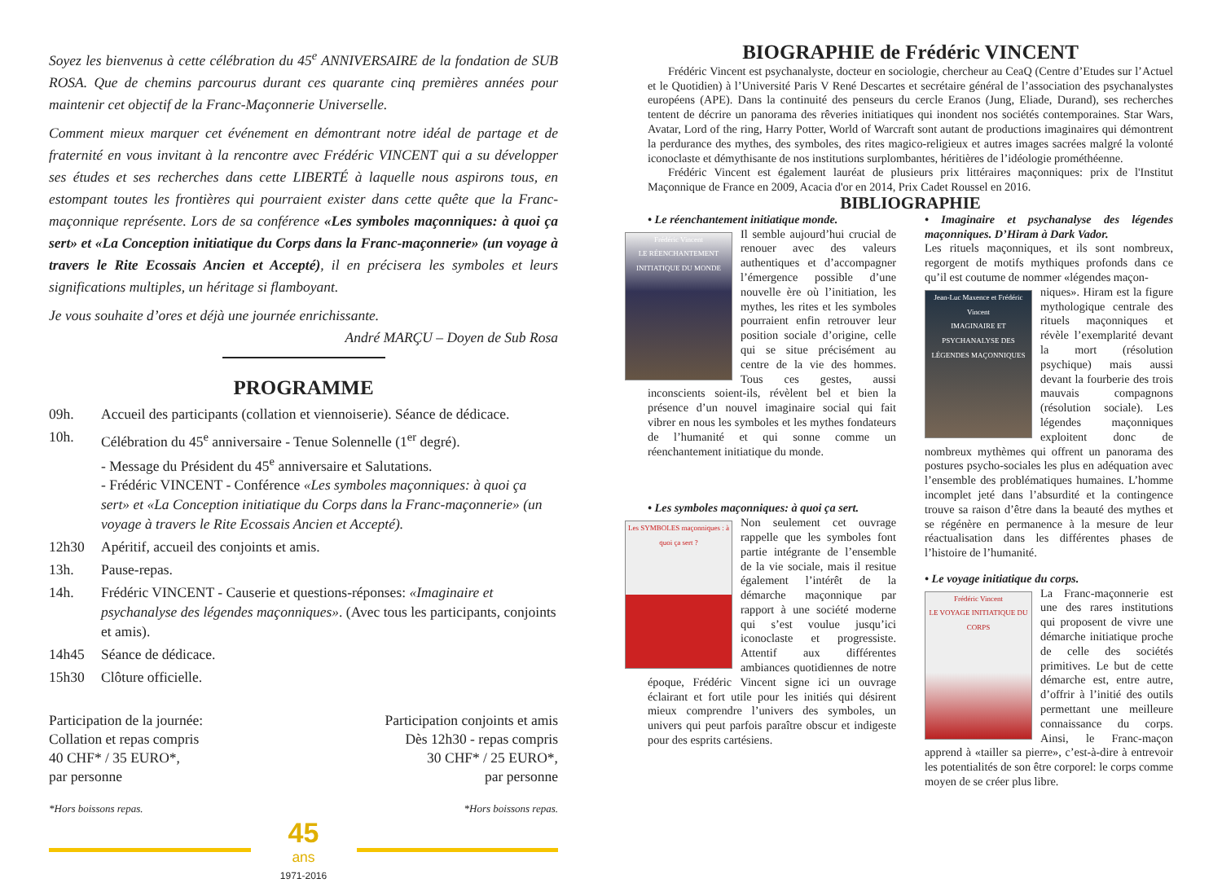Soyez les bienvenus à cette célébration du 45<sup>e</sup> ANNIVERSAIRE de la fondation de SUB ROSA. Que de chemins parcourus durant ces quarante cinq premières années pour maintenir cet objectif de la Franc-Maçonnerie Universelle.
Comment mieux marquer cet événement en démontrant notre idéal de partage et de fraternité en vous invitant à la rencontre avec Frédéric VINCENT qui a su développer ses études et ses recherches dans cette LIBERTÉ à laquelle nous aspirons tous, en estompant toutes les frontières qui pourraient exister dans cette quête que la Franc-maçonnique représente. Lors de sa conférence «Les symboles maçonniques: à quoi ça sert» et «La Conception initiatique du Corps dans la Franc-maçonnerie» (un voyage à travers le Rite Ecossais Ancien et Accepté), il en précisera les symboles et leurs significations multiples, un héritage si flamboyant.
Je vous souhaite d’ores et déjà une journée enrichissante.
André MARÇU – Doyen de Sub Rosa
PROGRAMME
09h. Accueil des participants (collation et viennoiserie). Séance de dédicace.
10h. Célébration du 45<sup>e</sup> anniversaire - Tenue Solennelle (1<sup>er</sup> degré).
- Message du Président du 45<sup>e</sup> anniversaire et Salutations.
- Frédéric VINCENT - Conférence «Les symboles maçonniques: à quoi ça sert» et «La Conception initiatique du Corps dans la Franc-maçonnerie» (un voyage à travers le Rite Ecossais Ancien et Accepté).
12h30 Apéritif, accueil des conjoints et amis.
13h. Pause-repas.
14h. Frédéric VINCENT - Causerie et questions-réponses: «Imaginaire et psychanalyse des légendes maçonniques». (Avec tous les participants, conjoints et amis).
14h45 Séance de dédicace.
15h30 Clôture officielle.
Participation de la journée:
Collation et repas compris
40 CHF* / 35 EURO*,
par personne
Participation conjoints et amis
Dès 12h30 - repas compris
30 CHF* / 25 EURO*,
par personne
*Hors boissons repas. *Hors boissons repas.
45
ans
1971-2016
BIOGRAPHIE de Frédéric VINCENT
Frédéric Vincent est psychanalyste, docteur en sociologie, chercheur au CeaQ (Centre d’Etudes sur l’Actuel et le Quotidien) à l’Université Paris V René Descartes et secrétaire général de l’association des psychanalystes européens (APE). Dans la continuité des penseurs du cercle Eranos (Jung, Eliade, Durand), ses recherches tentent de décrire un panorama des rêveries initiatiques qui inondent nos sociétés contemporaines. Star Wars, Avatar, Lord of the ring, Harry Potter, World of Warcraft sont autant de productions imaginaires qui démontrent la perdurance des mythes, des symboles, des rites magico-religieux et autres images sacrées malgré la volonté iconoclaste et démythisante de nos institutions surplombantes, héritières de l’idéologie prométhéenne.
Frédéric Vincent est également lauréat de plusieurs prix littéraires maçonniques: prix de l'Institut Maçonnique de France en 2009, Acacia d'or en 2014, Prix Cadet Roussel en 2016.
BIBLIOGRAPHIE
• Le réenchantement initiatique monde.
Frédéric Vincent
LE RÉENCHANTEMENT INITIATIQUE DU MONDE
Il semble aujourd’hui crucial de renouer avec des valeurs authentiques et d’accompagner l’émergence possible d’une nouvelle ère où l’initiation, les mythes, les rites et les symboles pourraient enfin retrouver leur position sociale d’origine, celle qui se situe précisément au centre de la vie des hommes. Tous ces gestes, aussi inconscients soient-ils, révèlent bel et bien la présence d’un nouvel imaginaire social qui fait vibrer en nous les symboles et les mythes fondateurs de l’humanité et qui sonne comme un réenchantement initiatique du monde.
• Les symboles maçonniques: à quoi ça sert.
Les SYMBOLES maçonniques : à quoi ça sert ?
Non seulement cet ouvrage rappelle que les symboles font partie intégrante de l’ensemble de la vie sociale, mais il resitue également l’intérêt de la démarche maçonnique par rapport à une société moderne qui s’est voulue jusqu’ici iconoclaste et progressiste. Attentif aux différentes ambiances quotidiennes de notre époque, Frédéric Vincent signe ici un ouvrage éclairant et fort utile pour les initiés qui désirent mieux comprendre l’univers des symboles, un univers qui peut parfois paraître obscur et indigeste pour des esprits cartésiens.
• Imaginaire et psychanalyse des légendes maçonniques. D’Hiram à Dark Vador.
Les rituels maçonniques, et ils sont nombreux, regorgent de motifs mythiques profonds dans ce qu’il est coutume de nommer «légendes maçon-
Jean-Luc Maxence et Frédéric Vincent
IMAGINAIRE ET PSYCHANALYSE DES LÉGENDES MAÇONNIQUES
niques». Hiram est la figure mythologique centrale des rituels maçonniques et révèle l’exemplarité devant la mort (résolution psychique) mais aussi devant la fourberie des trois mauvais compagnons (résolution sociale). Les légendes maçonniques exploitent donc de nombreux mythèmes qui offrent un panorama des postures psycho-sociales les plus en adéquation avec l’ensemble des problématiques humaines. L’homme incomplet jeté dans l’absurdité et la contingence trouve sa raison d’être dans la beauté des mythes et se régénère en permanence à la mesure de leur réactualisation dans les différentes phases de l’histoire de l’humanité.
• Le voyage initiatique du corps.
Frédéric Vincent
LE VOYAGE INITIATIQUE DU CORPS
La Franc-maçonnerie est une des rares institutions qui proposent de vivre une démarche initiatique proche de celle des sociétés primitives. Le but de cette démarche est, entre autre, d’offrir à l’initié des outils permettant une meilleure connaissance du corps. Ainsi, le Franc-maçon apprend à «tailler sa pierre», c’est-à-dire à entrevoir les potentialités de son être corporel: le corps comme moyen de se créer plus libre.